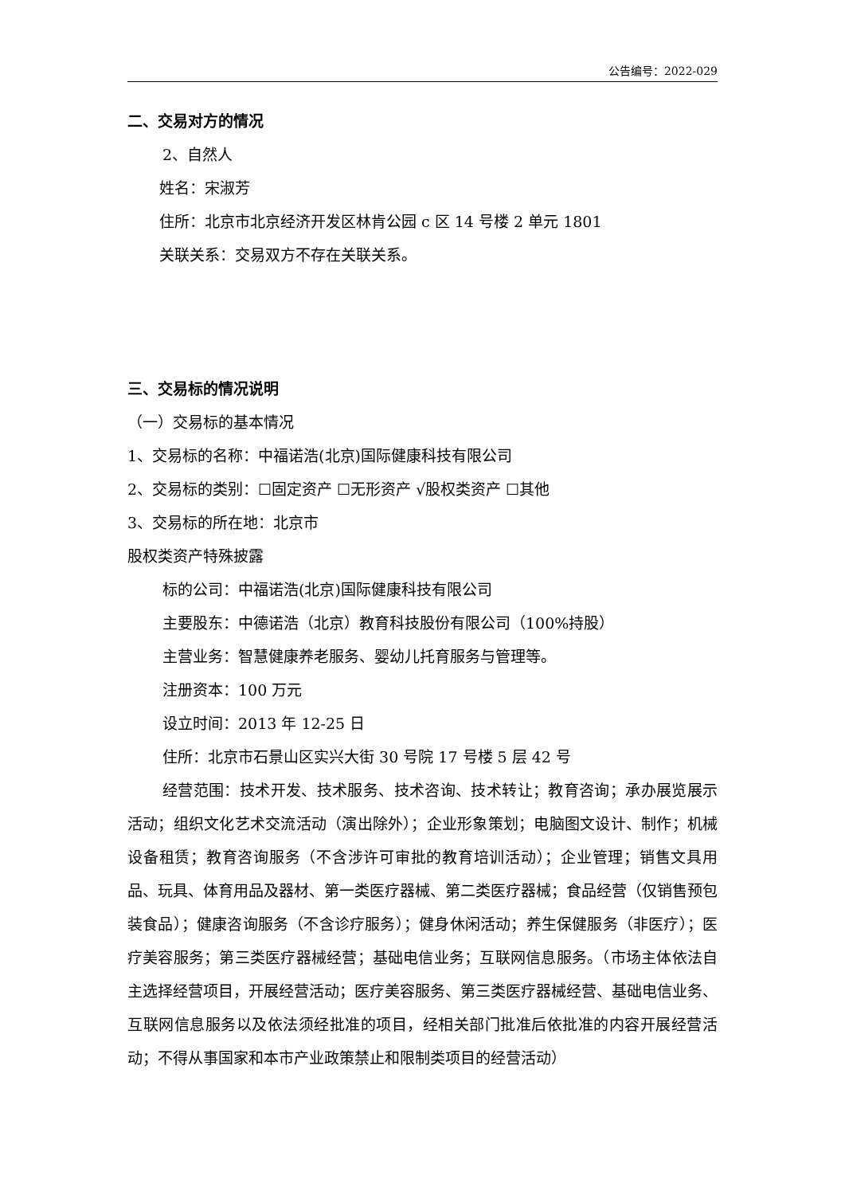公告编号：2022-029
二、交易对方的情况
2、自然人
姓名：宋淑芳
住所：北京市北京经济开发区林肯公园 c 区 14 号楼 2 单元 1801
关联关系：交易双方不存在关联关系。
三、交易标的情况说明
（一）交易标的基本情况
1、交易标的名称：中福诺浩(北京)国际健康科技有限公司
2、交易标的类别：☐固定资产 ☐无形资产 √股权类资产 ☐其他
3、交易标的所在地：北京市
股权类资产特殊披露
标的公司：中福诺浩(北京)国际健康科技有限公司
主要股东：中德诺浩（北京）教育科技股份有限公司（100%持股）
主营业务：智慧健康养老服务、婴幼儿托育服务与管理等。
注册资本：100 万元
设立时间：2013 年 12-25 日
住所：北京市石景山区实兴大街 30 号院 17 号楼 5 层 42 号
经营范围：技术开发、技术服务、技术咨询、技术转让；教育咨询；承办展览展示活动；组织文化艺术交流活动（演出除外）；企业形象策划；电脑图文设计、制作；机械设备租赁；教育咨询服务（不含涉许可审批的教育培训活动）；企业管理；销售文具用品、玩具、体育用品及器材、第一类医疗器械、第二类医疗器械；食品经营（仅销售预包装食品）；健康咨询服务（不含诊疗服务）；健身休闲活动；养生保健服务（非医疗）；医疗美容服务；第三类医疗器械经营；基础电信业务；互联网信息服务。（市场主体依法自主选择经营项目，开展经营活动；医疗美容服务、第三类医疗器械经营、基础电信业务、互联网信息服务以及依法须经批准的项目，经相关部门批准后依批准的内容开展经营活动；不得从事国家和本市产业政策禁止和限制类项目的经营活动）